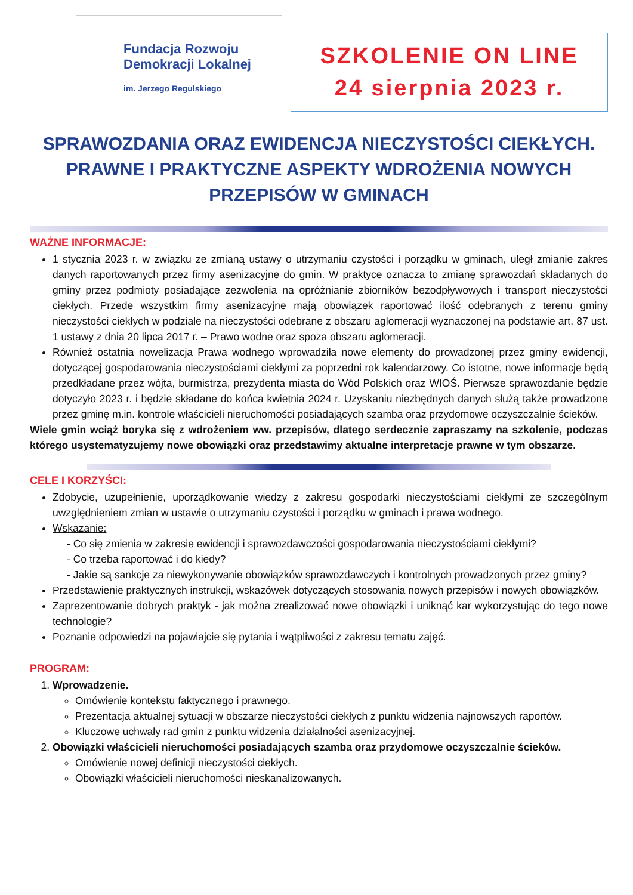Fundacja Rozwoju
Demokracji Lokalnej
im. Jerzego Regulskiego
SZKOLENIE ON LINE
24 sierpnia 2023 r.
SPRAWOZDANIA ORAZ EWIDENCJA NIECZYSTOŚCI CIEKŁYCH. PRAWNE I PRAKTYCZNE ASPEKTY WDROŻENIA NOWYCH PRZEPISÓW W GMINACH
WAŻNE INFORMACJE:
1 stycznia 2023 r. w związku ze zmianą ustawy o utrzymaniu czystości i porządku w gminach, uległ zmianie zakres danych raportowanych przez firmy asenizacyjne do gmin. W praktyce oznacza to zmianę sprawozdań składanych do gminy przez podmioty posiadające zezwolenia na opróżnianie zbiorników bezodpływowych i transport nieczystości ciekłych. Przede wszystkim firmy asenizacyjne mają obowiązek raportować ilość odebranych z terenu gminy nieczystości ciekłych w podziale na nieczystości odebrane z obszaru aglomeracji wyznaczonej na podstawie art. 87 ust. 1 ustawy z dnia 20 lipca 2017 r. – Prawo wodne oraz spoza obszaru aglomeracji.
Również ostatnia nowelizacja Prawa wodnego wprowadziła nowe elementy do prowadzonej przez gminy ewidencji, dotyczącej gospodarowania nieczystościami ciekłymi za poprzedni rok kalendarzowy. Co istotne, nowe informacje będą przedkładane przez wójta, burmistrza, prezydenta miasta do Wód Polskich oraz WIOŚ. Pierwsze sprawozdanie będzie dotyczyło 2023 r. i będzie składane do końca kwietnia 2024 r. Uzyskaniu niezbędnych danych służą także prowadzone przez gminę m.in. kontrole właścicieli nieruchomości posiadających szamba oraz przydomowe oczyszczalnie ścieków.
Wiele gmin wciąż boryka się z wdrożeniem ww. przepisów, dlatego serdecznie zapraszamy na szkolenie, podczas którego usystematyzujemy nowe obowiązki oraz przedstawimy aktualne interpretacje prawne w tym obszarze.
CELE I KORZYŚCI:
Zdobycie, uzupełnienie, uporządkowanie wiedzy z zakresu gospodarki nieczystościami ciekłymi ze szczególnym uwzględnieniem zmian w ustawie o utrzymaniu czystości i porządku w gminach i prawa wodnego.
Wskazanie:
- Co się zmienia w zakresie ewidencji i sprawozdawczości gospodarowania nieczystościami ciekłymi?
- Co trzeba raportować i do kiedy?
- Jakie są sankcje za niewykonywanie obowiązków sprawozdawczych i kontrolnych prowadzonych przez gminy?
Przedstawienie praktycznych instrukcji, wskazówek dotyczących stosowania nowych przepisów i nowych obowiązków.
Zaprezentowanie dobrych praktyk - jak można zrealizować nowe obowiązki i uniknąć kar wykorzystując do tego nowe technologie?
Poznanie odpowiedzi na pojawiajcie się pytania i wątpliwości z zakresu tematu zajęć.
PROGRAM:
1. Wprowadzenie.
Omówienie kontekstu faktycznego i prawnego.
Prezentacja aktualnej sytuacji w obszarze nieczystości ciekłych z punktu widzenia najnowszych raportów.
Kluczowe uchwały rad gmin z punktu widzenia działalności asenizacyjnej.
2. Obowiązki właścicieli nieruchomości posiadających szamba oraz przydomowe oczyszczalnie ścieków.
Omówienie nowej definicji nieczystości ciekłych.
Obowiązki właścicieli nieruchomości nieskanalizowanych.